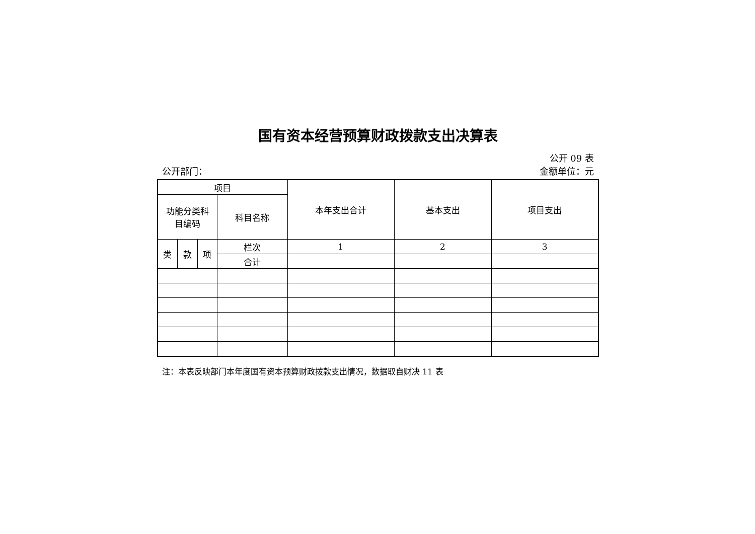国有资本经营预算财政拨款支出决算表
公开 09 表
公开部门： 金额单位：元
| 项目 | | | | 本年支出合计 | 基本支出 | 项目支出 |
| --- | --- | --- | --- | --- | --- | --- |
| 功能分类科 目编码 | | | 科目名称 | | | |
| 类 | 款 | 项 | 栏次 | 1 | 2 | 3 |
| | | | 合计 | | | |
注：本表反映部门本年度国有资本预算财政拨款支出情况，数据取自财决 11 表